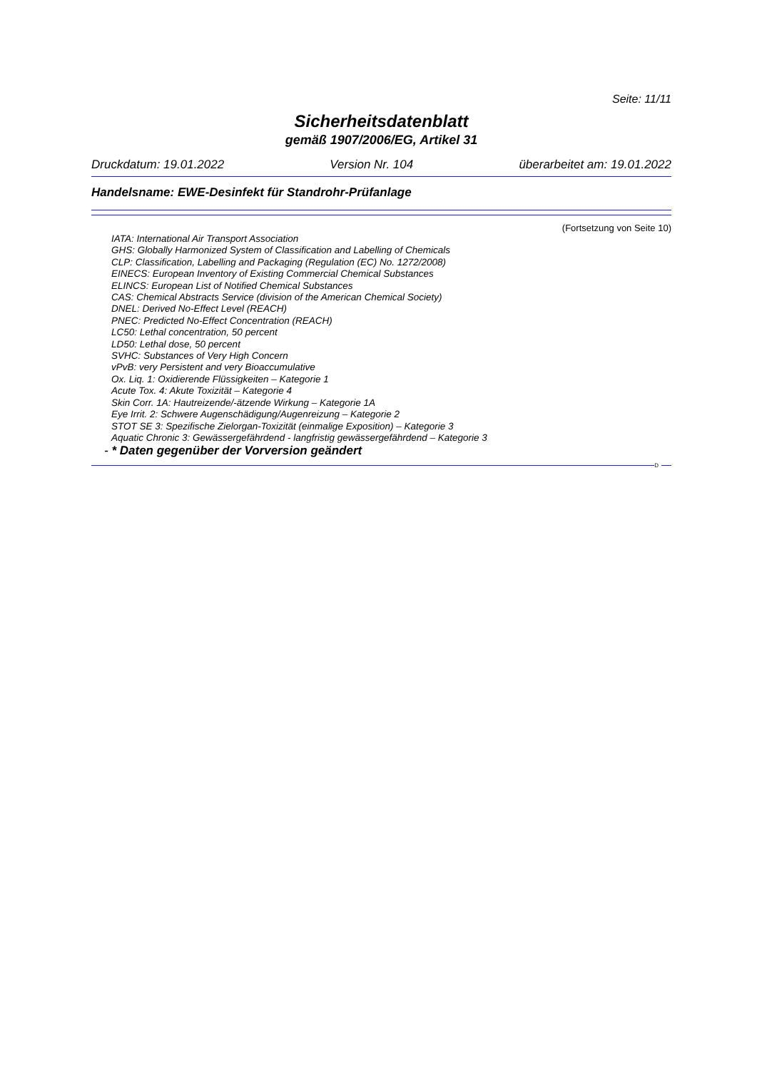Seite: 11/11
Sicherheitsdatenblatt
gemäß 1907/2006/EG, Artikel 31
Druckdatum: 19.01.2022 Version Nr. 104 überarbeitet am: 19.01.2022
Handelsname: EWE-Desinfekt für Standrohr-Prüfanlage
(Fortsetzung von Seite 10)
IATA: International Air Transport Association
GHS: Globally Harmonized System of Classification and Labelling of Chemicals
CLP: Classification, Labelling and Packaging (Regulation (EC) No. 1272/2008)
EINECS: European Inventory of Existing Commercial Chemical Substances
ELINCS: European List of Notified Chemical Substances
CAS: Chemical Abstracts Service (division of the American Chemical Society)
DNEL: Derived No-Effect Level (REACH)
PNEC: Predicted No-Effect Concentration (REACH)
LC50: Lethal concentration, 50 percent
LD50: Lethal dose, 50 percent
SVHC: Substances of Very High Concern
vPvB: very Persistent and very Bioaccumulative
Ox. Liq. 1: Oxidierende Flüssigkeiten – Kategorie 1
Acute Tox. 4: Akute Toxizität – Kategorie 4
Skin Corr. 1A: Hautreizende/-ätzende Wirkung – Kategorie 1A
Eye Irrit. 2: Schwere Augenschädigung/Augenreizung – Kategorie 2
STOT SE 3: Spezifische Zielorgan-Toxizität (einmalige Exposition) – Kategorie 3
Aquatic Chronic 3: Gewässergefährdend - langfristig gewässergefährdend – Kategorie 3
- * Daten gegenüber der Vorversion geändert
D